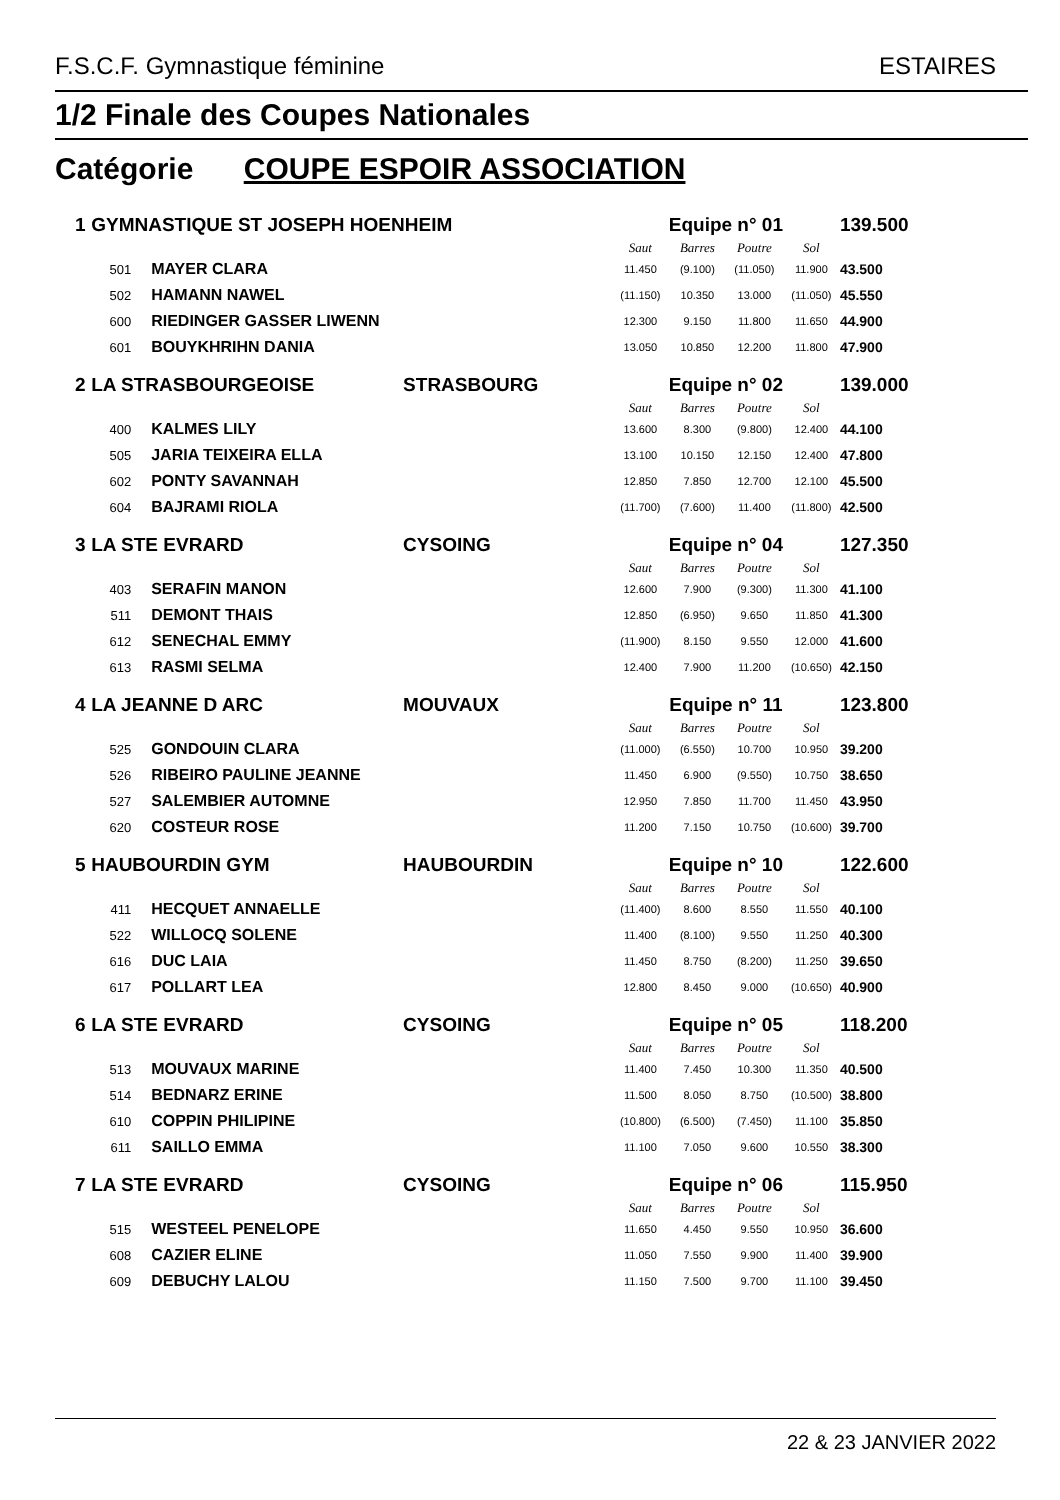F.S.C.F. Gymnastique féminine ESTAIRES
1/2 Finale des Coupes Nationales
Catégorie COUPE ESPOIR ASSOCIATION
| 1 | GYMNASTIQUE ST JOSEPH HOENHEIM | | | Equipe n° 01 | | | | 139.500 |
| | | | | Saut | Barres | Poutre | Sol | |
| | 501 | MAYER CLARA | | 11.450 | (9.100) | (11.050) | 11.900 | 43.500 |
| | 502 | HAMANN NAWEL | | (11.150) | 10.350 | 13.000 | (11.050) | 45.550 |
| | 600 | RIEDINGER GASSER LIWENN | | 12.300 | 9.150 | 11.800 | 11.650 | 44.900 |
| | 601 | BOUYKHRIHN DANIA | | 13.050 | 10.850 | 12.200 | 11.800 | 47.900 |
| 2 | LA STRASBOURGEOISE | | STRASBOURG | Equipe n° 02 | | | | 139.000 |
| | | | | Saut | Barres | Poutre | Sol | |
| | 400 | KALMES LILY | | 13.600 | 8.300 | (9.800) | 12.400 | 44.100 |
| | 505 | JARIA TEIXEIRA ELLA | | 13.100 | 10.150 | 12.150 | 12.400 | 47.800 |
| | 602 | PONTY SAVANNAH | | 12.850 | 7.850 | 12.700 | 12.100 | 45.500 |
| | 604 | BAJRAMI RIOLA | | (11.700) | (7.600) | 11.400 | (11.800) | 42.500 |
| 3 | LA STE EVRARD | | CYSOING | Equipe n° 04 | | | | 127.350 |
| | | | | Saut | Barres | Poutre | Sol | |
| | 403 | SERAFIN MANON | | 12.600 | 7.900 | (9.300) | 11.300 | 41.100 |
| | 511 | DEMONT THAIS | | 12.850 | (6.950) | 9.650 | 11.850 | 41.300 |
| | 612 | SENECHAL EMMY | | (11.900) | 8.150 | 9.550 | 12.000 | 41.600 |
| | 613 | RASMI SELMA | | 12.400 | 7.900 | 11.200 | (10.650) | 42.150 |
| 4 | LA JEANNE D ARC | | MOUVAUX | Equipe n° 11 | | | | 123.800 |
| | | | | Saut | Barres | Poutre | Sol | |
| | 525 | GONDOUIN CLARA | | (11.000) | (6.550) | 10.700 | 10.950 | 39.200 |
| | 526 | RIBEIRO PAULINE JEANNE | | 11.450 | 6.900 | (9.550) | 10.750 | 38.650 |
| | 527 | SALEMBIER AUTOMNE | | 12.950 | 7.850 | 11.700 | 11.450 | 43.950 |
| | 620 | COSTEUR ROSE | | 11.200 | 7.150 | 10.750 | (10.600) | 39.700 |
| 5 | HAUBOURDIN GYM | | HAUBOURDIN | Equipe n° 10 | | | | 122.600 |
| | | | | Saut | Barres | Poutre | Sol | |
| | 411 | HECQUET ANNAELLE | | (11.400) | 8.600 | 8.550 | 11.550 | 40.100 |
| | 522 | WILLOCQ SOLENE | | 11.400 | (8.100) | 9.550 | 11.250 | 40.300 |
| | 616 | DUC LAIA | | 11.450 | 8.750 | (8.200) | 11.250 | 39.650 |
| | 617 | POLLART LEA | | 12.800 | 8.450 | 9.000 | (10.650) | 40.900 |
| 6 | LA STE EVRARD | | CYSOING | Equipe n° 05 | | | | 118.200 |
| | | | | Saut | Barres | Poutre | Sol | |
| | 513 | MOUVAUX MARINE | | 11.400 | 7.450 | 10.300 | 11.350 | 40.500 |
| | 514 | BEDNARZ ERINE | | 11.500 | 8.050 | 8.750 | (10.500) | 38.800 |
| | 610 | COPPIN PHILIPINE | | (10.800) | (6.500) | (7.450) | 11.100 | 35.850 |
| | 611 | SAILLO EMMA | | 11.100 | 7.050 | 9.600 | 10.550 | 38.300 |
| 7 | LA STE EVRARD | | CYSOING | Equipe n° 06 | | | | 115.950 |
| | | | | Saut | Barres | Poutre | Sol | |
| | 515 | WESTEEL PENELOPE | | 11.650 | 4.450 | 9.550 | 10.950 | 36.600 |
| | 608 | CAZIER ELINE | | 11.050 | 7.550 | 9.900 | 11.400 | 39.900 |
| | 609 | DEBUCHY LALOU | | 11.150 | 7.500 | 9.700 | 11.100 | 39.450 |
22 & 23 JANVIER 2022